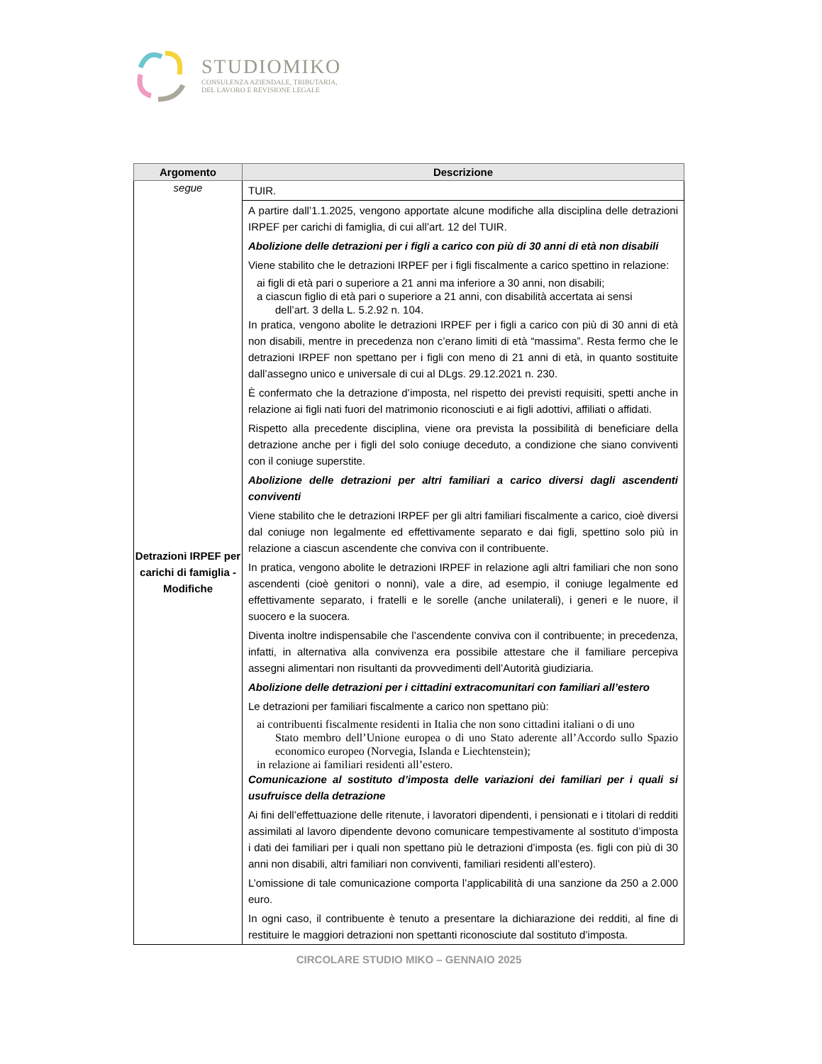STUDIOMIKO
CONSULENZA AZIENDALE, TRIBUTARIA,
DEL LAVORO E REVISIONE LEGALE
| Argomento | Descrizione |
| --- | --- |
| segue | TUIR. |
| Detrazioni IRPEF per carichi di famiglia - Modifiche | A partire dall’1.1.2025, vengono apportate alcune modifiche alla disciplina delle detrazioni IRPEF per carichi di famiglia, di cui all’art. 12 del TUIR. Abolizione delle detrazioni per i figli a carico con più di 30 anni di età non disabili Viene stabilito che le detrazioni IRPEF per i figli fiscalmente a carico spettino in relazione: ai figli di età pari o superiore a 21 anni ma inferiore a 30 anni, non disabili; a ciascun figlio di età pari o superiore a 21 anni, con disabilità accertata ai sensi dell’art. 3 della L. 5.2.92 n. 104. In pratica, vengono abolite le detrazioni IRPEF per i figli a carico con più di 30 anni di età non disabili, mentre in precedenza non c’erano limiti di età “massima”. Resta fermo che le detrazioni IRPEF non spettano per i figli con meno di 21 anni di età, in quanto sostituite dall’assegno unico e universale di cui al DLgs. 29.12.2021 n. 230. È confermato che la detrazione d’imposta, nel rispetto dei previsti requisiti, spetti anche in relazione ai figli nati fuori del matrimonio riconosciuti e ai figli adottivi, affiliati o affidati. Rispetto alla precedente disciplina, viene ora prevista la possibilità di beneficiare della detrazione anche per i figli del solo coniuge deceduto, a condizione che siano conviventi con il coniuge superstite. Abolizione delle detrazioni per altri familiari a carico diversi dagli ascendenti conviventi Viene stabilito che le detrazioni IRPEF per gli altri familiari fiscalmente a carico, cioè diversi dal coniuge non legalmente ed effettivamente separato e dai figli, spettino solo più in relazione a ciascun ascendente che conviva con il contribuente. In pratica, vengono abolite le detrazioni IRPEF in relazione agli altri familiari che non sono ascendenti (cioè genitori o nonni), vale a dire, ad esempio, il coniuge legalmente ed effettivamente separato, i fratelli e le sorelle (anche unilaterali), i generi e le nuore, il suocero e la suocera. Diventa inoltre indispensabile che l’ascendente conviva con il contribuente; in precedenza, infatti, in alternativa alla convivenza era possibile attestare che il familiare percepiva assegni alimentari non risultanti da provvedimenti dell’Autorità giudiziaria. Abolizione delle detrazioni per i cittadini extracomunitari con familiari all’estero Le detrazioni per familiari fiscalmente a carico non spettano più: ai contribuenti fiscalmente residenti in Italia che non sono cittadini italiani o di uno Stato membro dell’Unione europea o di uno Stato aderente all’Accordo sullo Spazio economico europeo (Norvegia, Islanda e Liechtenstein); in relazione ai familiari residenti all’estero. Comunicazione al sostituto d’imposta delle variazioni dei familiari per i quali si usufruisce della detrazione Ai fini dell’effettuazione delle ritenute, i lavoratori dipendenti, i pensionati e i titolari di redditi assimilati al lavoro dipendente devono comunicare tempestivamente al sostituto d’imposta i dati dei familiari per i quali non spettano più le detrazioni d’imposta (es. figli con più di 30 anni non disabili, altri familiari non conviventi, familiari residenti all’estero). L’omissione di tale comunicazione comporta l’applicabilità di una sanzione da 250 a 2.000 euro. In ogni caso, il contribuente è tenuto a presentare la dichiarazione dei redditi, al fine di restituire le maggiori detrazioni non spettanti riconosciute dal sostituto d’imposta. |
CIRCOLARE STUDIO MIKO – GENNAIO 2025